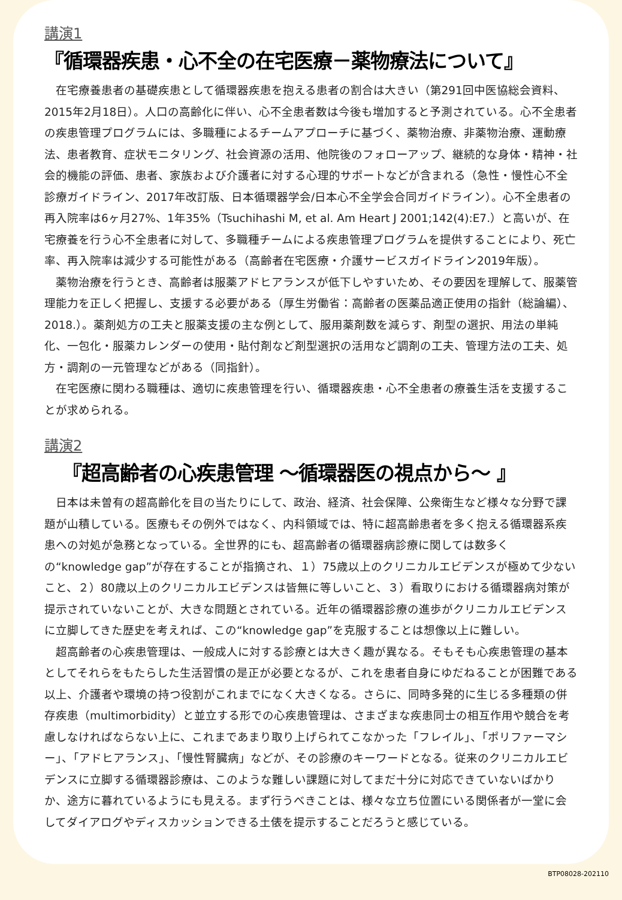講演1
『循環器疾患・心不全の在宅医療－薬物療法について』
在宅療養患者の基礎疾患として循環器疾患を抱える患者の割合は大きい（第291回中医協総会資料、2015年2月18日）。人口の高齢化に伴い、心不全患者数は今後も増加すると予測されている。心不全患者の疾患管理プログラムには、多職種によるチームアプローチに基づく、薬物治療、非薬物治療、運動療法、患者教育、症状モニタリング、社会資源の活用、他院後のフォローアップ、継続的な身体・精神・社会的機能の評価、患者、家族および介護者に対する心理的サポートなどが含まれる（急性・慢性心不全診療ガイドライン、2017年改訂版、日本循環器学会/日本心不全学会合同ガイドライン）。心不全患者の再入院率は6ヶ月27%、1年35%（Tsuchihashi M, et al. Am Heart J 2001;142(4):E7.）と高いが、在宅療養を行う心不全患者に対して、多職種チームによる疾患管理プログラムを提供することにより、死亡率、再入院率は減少する可能性がある（高齢者在宅医療・介護サービスガイドライン2019年版）。
薬物治療を行うとき、高齢者は服薬アドヒアランスが低下しやすいため、その要因を理解して、服薬管理能力を正しく把握し、支援する必要がある（厚生労働省：高齢者の医薬品適正使用の指針（総論編）、2018.）。薬剤処方の工夫と服薬支援の主な例として、服用薬剤数を減らす、剤型の選択、用法の単純化、一包化・服薬カレンダーの使用・貼付剤など剤型選択の活用など調剤の工夫、管理方法の工夫、処方・調剤の一元管理などがある（同指針）。
在宅医療に関わる職種は、適切に疾患管理を行い、循環器疾患・心不全患者の療養生活を支援することが求められる。
講演2
『超高齢者の心疾患管理 ～循環器医の視点から～ 』
日本は未曽有の超高齢化を目の当たりにして、政治、経済、社会保障、公衆衛生など様々な分野で課題が山積している。医療もその例外ではなく、内科領域では、特に超高齢患者を多く抱える循環器系疾患への対処が急務となっている。全世界的にも、超高齢者の循環器病診療に関しては数多くの“knowledge gap”が存在することが指摘され、１）75歳以上のクリニカルエビデンスが極めて少ないこと、２）80歳以上のクリニカルエビデンスは皆無に等しいこと、３）看取りにおける循環器病対策が提示されていないことが、大きな問題とされている。近年の循環器診療の進歩がクリニカルエビデンスに立脚してきた歴史を考えれば、この“knowledge gap”を克服することは想像以上に難しい。
超高齢者の心疾患管理は、一般成人に対する診療とは大きく趣が異なる。そもそも心疾患管理の基本としてそれらをもたらした生活習慣の是正が必要となるが、これを患者自身にゆだねることが困難である以上、介護者や環境の持つ役割がこれまでになく大きくなる。さらに、同時多発的に生じる多種類の併存疾患（multimorbidity）と並立する形での心疾患管理は、さまざまな疾患同士の相互作用や競合を考慮しなければならない上に、これまであまり取り上げられてこなかった「フレイル」、「ポリファーマシー」、「アドヒアランス」、「慢性腎臓病」などが、その診療のキーワードとなる。従来のクリニカルエビデンスに立脚する循環器診療は、このような難しい課題に対してまだ十分に対応できていないばかりか、途方に暮れているようにも見える。まず行うべきことは、様々な立ち位置にいる関係者が一堂に会してダイアログやディスカッションできる土俵を提示することだろうと感じている。
BTP08028-202110